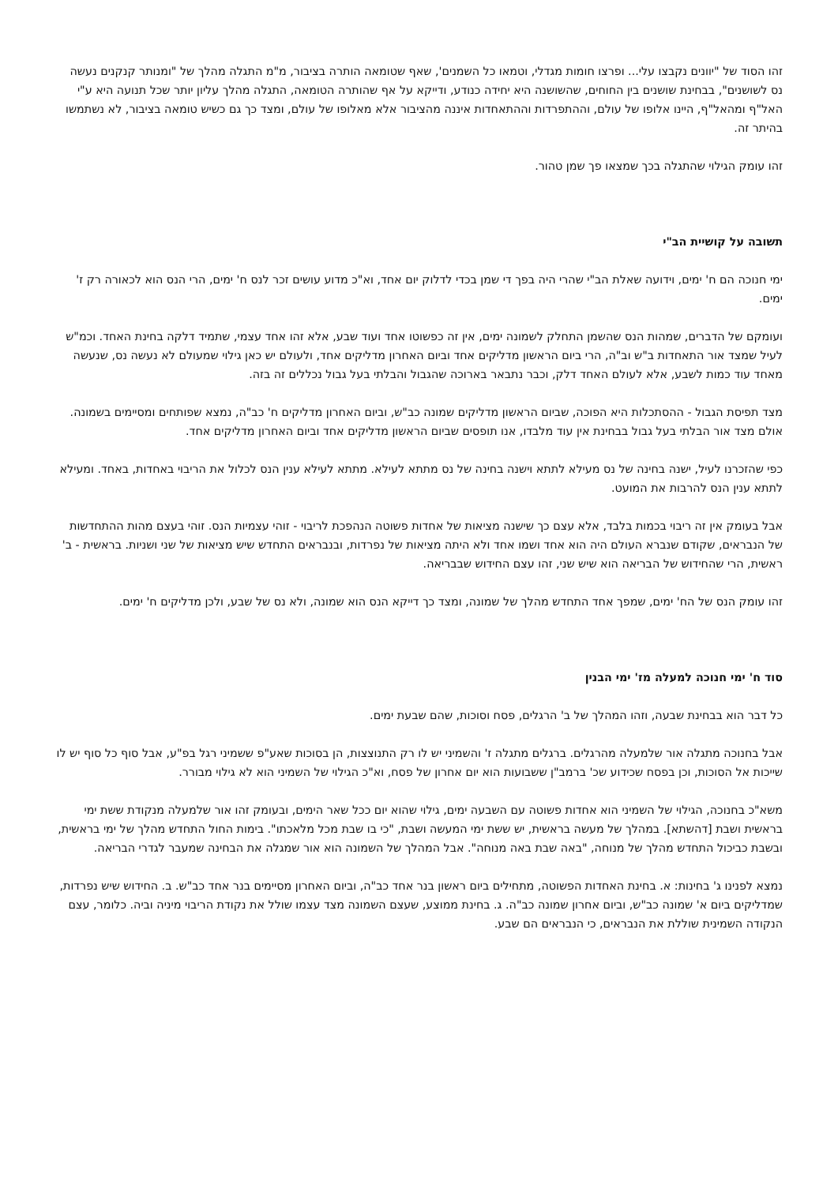זהו הסוד של "יוונים נקבצו עלי... ופרצו חומות מגדלי, וטמאו כל השמנים', שאף שטומאה הותרה בציבור, מ"מ התגלה מהלך של "ומנותר קנקנים נעשה נס לשושנים", בבחינת שושנים בין החוחים, שהשושנה היא יחידה כנודע, ודייקא על אף שהותרה הטומאה, התגלה מהלך עליון יותר שכל תנועה היא ע"י האל"ף ומהאל"ף, היינו אלופו של עולם, וההתפרדות וההתאחדות איננה מהציבור אלא מאלופו של עולם, ומצד כך גם כשיש טומאה בציבור, לא נשתמשו בהיתר זה.
זהו עומק הגילוי שהתגלה בכך שמצאו פך שמן טהור.
תשובה על קושיית הב"י
ימי חנוכה הם ח' ימים, וידועה שאלת הב"י שהרי היה בפך די שמן בכדי לדלוק יום אחד, וא"כ מדוע עושים זכר לנס ח' ימים, הרי הנס הוא לכאורה רק ז' ימים.
ועומקם של הדברים, שמהות הנס שהשמן התחלק לשמונה ימים, אין זה כפשוטו אחד ועוד שבע, אלא זהו אחד עצמי, שתמיד דלקה בחינת האחד. וכמ"ש לעיל שמצד אור התאחדות ב"ש וב"ה, הרי ביום הראשון מדליקים אחד וביום האחרון מדליקים אחד, ולעולם יש כאן גילוי שמעולם לא נעשה נס, שנעשה מאחד עוד כמות לשבע, אלא לעולם האחד דלק, וכבר נתבאר בארוכה שהגבול והבלתי בעל גבול נכללים זה בזה.
מצד תפיסת הגבול - ההסתכלות היא הפוכה, שביום הראשון מדליקים שמונה כב"ש, וביום האחרון מדליקים ח' כב"ה, נמצא שפותחים ומסיימים בשמונה. אולם מצד אור הבלתי בעל גבול בבחינת אין עוד מלבדו, אנו תופסים שביום הראשון מדליקים אחד וביום האחרון מדליקים אחד.
כפי שהזכרנו לעיל, ישנה בחינה של נס מעילא לתתא וישנה בחינה של נס מתתא לעילא. מתתא לעילא ענין הנס לכלול את הריבוי באחדות, באחד. ומעילא לתתא ענין הנס להרבות את המועט.
אבל בעומק אין זה ריבוי בכמות בלבד, אלא עצם כך שישנה מציאות של אחדות פשוטה הנהפכת לריבוי - זוהי עצמיות הנס. זוהי בעצם מהות ההתחדשות של הנבראים, שקודם שנברא העולם היה הוא אחד ושמו אחד ולא היתה מציאות של נפרדות, ובנבראים התחדש שיש מציאות של שני ושניות. בראשית - ב' ראשית, הרי שהחידוש של הבריאה הוא שיש שני, זהו עצם החידוש שבבריאה.
זהו עומק הנס של הח' ימים, שמפך אחד התחדש מהלך של שמונה, ומצד כך דייקא הנס הוא שמונה, ולא נס של שבע, ולכן מדליקים ח' ימים.
סוד ח' ימי חנוכה למעלה מז' ימי הבנין
כל דבר הוא בבחינת שבעה, וזהו המהלך של ב' הרגלים, פסח וסוכות, שהם שבעת ימים.
אבל בחנוכה מתגלה אור שלמעלה מהרגלים. ברגלים מתגלה ז' והשמיני יש לו רק התנוצצות, הן בסוכות שאע"פ ששמיני רגל בפ"ע, אבל סוף כל סוף יש לו שייכות אל הסוכות, וכן בפסח שכידוע שכ' ברמב"ן ששבועות הוא יום אחרון של פסח, וא"כ הגילוי של השמיני הוא לא גילוי מבורר.
משא"כ בחנוכה, הגילוי של השמיני הוא אחדות פשוטה עם השבעה ימים, גילוי שהוא יום ככל שאר הימים, ובעומק זהו אור שלמעלה מנקודת ששת ימי בראשית ושבת [דהשתא]. במהלך של מעשה בראשית, יש ששת ימי המעשה ושבת, "כי בו שבת מכל מלאכתו". בימות החול התחדש מהלך של ימי בראשית, ובשבת כביכול התחדש מהלך של מנוחה, "באה שבת באה מנוחה". אבל המהלך של השמונה הוא אור שמגלה את הבחינה שמעבר לגדרי הבריאה.
נמצא לפנינו ג' בחינות: א. בחינת האחדות הפשוטה, מתחילים ביום ראשון בנר אחד כב"ה, וביום האחרון מסיימים בנר אחד כב"ש. ב. החידוש שיש נפרדות, שמדליקים ביום א' שמונה כב"ש, וביום אחרון שמונה כב"ה. ג. בחינת ממוצע, שעצם השמונה מצד עצמו שולל את נקודת הריבוי מיניה וביה. כלומר, עצם הנקודה השמינית שוללת את הנבראים, כי הנבראים הם שבע.